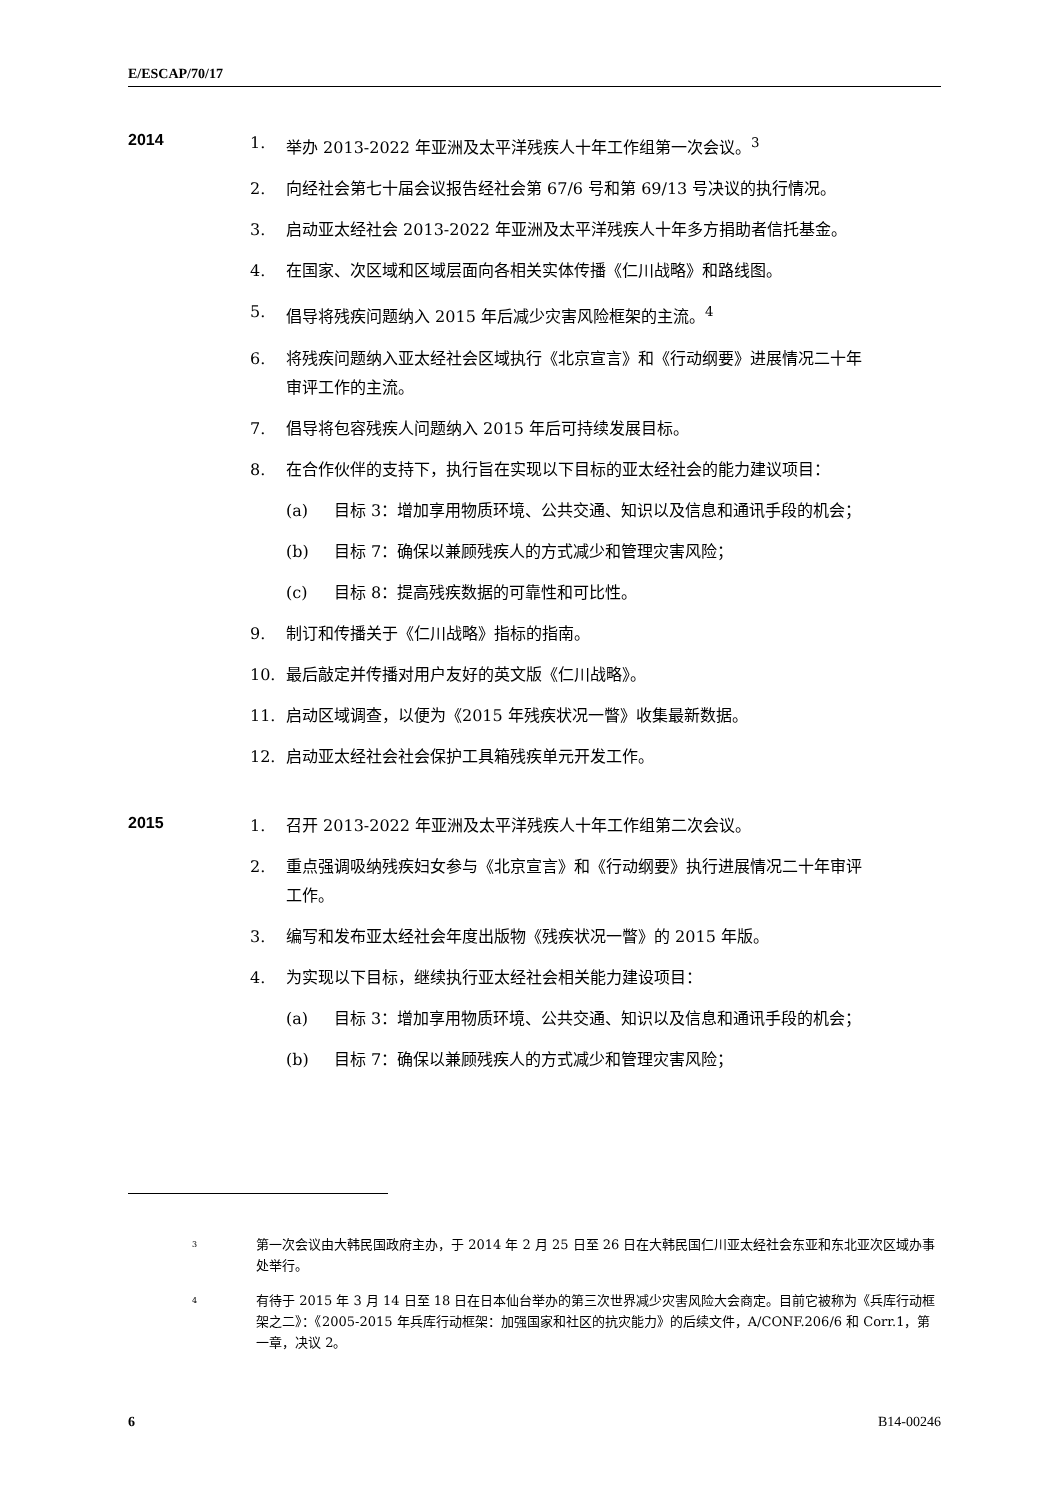E/ESCAP/70/17
2014
1. 举办 2013-2022 年亚洲及太平洋残疾人十年工作组第一次会议。<sup>3</sup>
2. 向经社会第七十届会议报告经社会第 67/6 号和第 69/13 号决议的执行情况。
3. 启动亚太经社会 2013-2022 年亚洲及太平洋残疾人十年多方捐助者信托基金。
4. 在国家、次区域和区域层面向各相关实体传播《仁川战略》和路线图。
5. 倡导将残疾问题纳入 2015 年后减少灾害风险框架的主流。<sup>4</sup>
6. 将残疾问题纳入亚太经社会区域执行《北京宣言》和《行动纲要》进展情况二十年审评工作的主流。
7. 倡导将包容残疾人问题纳入 2015 年后可持续发展目标。
8. 在合作伙伴的支持下，执行旨在实现以下目标的亚太经社会的能力建议项目：
(a) 目标 3：增加享用物质环境、公共交通、知识以及信息和通讯手段的机会；
(b) 目标 7：确保以兼顾残疾人的方式减少和管理灾害风险；
(c) 目标 8：提高残疾数据的可靠性和可比性。
9. 制订和传播关于《仁川战略》指标的指南。
10. 最后敲定并传播对用户友好的英文版《仁川战略》。
11. 启动区域调查，以便为《2015 年残疾状况一瞥》收集最新数据。
12. 启动亚太经社会社会保护工具箱残疾单元开发工作。
2015
1. 召开 2013-2022 年亚洲及太平洋残疾人十年工作组第二次会议。
2. 重点强调吸纳残疾妇女参与《北京宣言》和《行动纲要》执行进展情况二十年审评工作。
3. 编写和发布亚太经社会年度出版物《残疾状况一瞥》的 2015 年版。
4. 为实现以下目标，继续执行亚太经社会相关能力建设项目：
(a) 目标 3：增加享用物质环境、公共交通、知识以及信息和通讯手段的机会；
(b) 目标 7：确保以兼顾残疾人的方式减少和管理灾害风险；
3 第一次会议由大韩民国政府主办，于 2014 年 2 月 25 日至 26 日在大韩民国仁川亚太经社会东亚和东北亚次区域办事处举行。
4 有待于 2015 年 3 月 14 日至 18 日在日本仙台举办的第三次世界减少灾害风险大会商定。目前它被称为《兵库行动框架之二》：《2005-2015 年兵库行动框架：加强国家和社区的抗灾能力》的后续文件，A/CONF.206/6 和 Corr.1，第一章，决议 2。
6 B14-00246